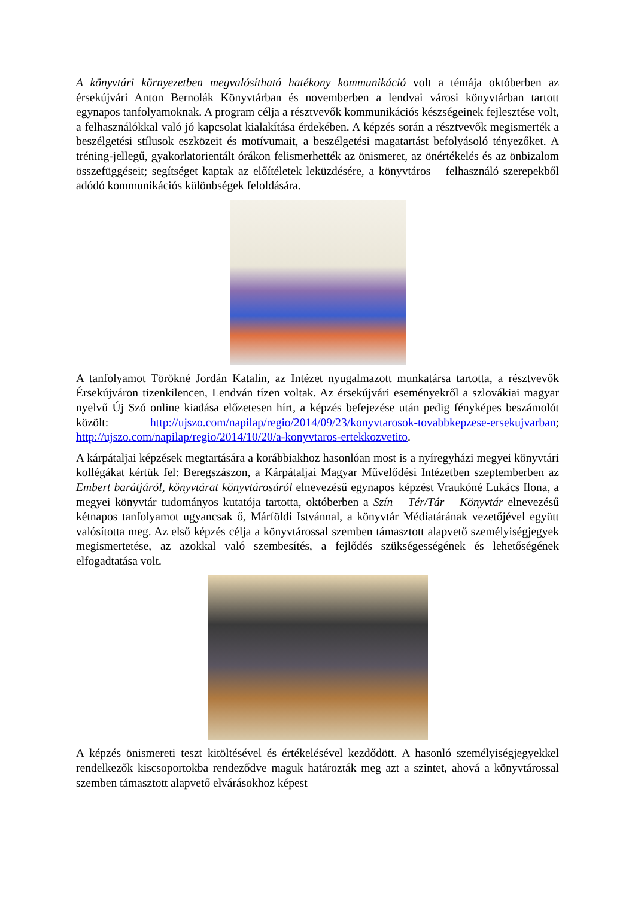A könyvtári környezetben megvalósítható hatékony kommunikáció volt a témája októberben az érsekújvári Anton Bernolák Könyvtárban és novemberben a lendvai városi könyvtárban tartott egynapos tanfolyamoknak. A program célja a résztvevők kommunikációs készségeinek fejlesztése volt, a felhasználókkal való jó kapcsolat kialakítása érdekében. A képzés során a résztvevők megismerték a beszélgetési stílusok eszközeit és motívumait, a beszélgetési magatartást befolyásoló tényezőket. A tréning-jellegű, gyakorlatorientált órákon felismerhették az önismeret, az önértékelés és az önbizalom összefüggéseit; segítséget kaptak az előítéletek leküzdésére, a könyvtáros – felhasználó szerepekből adódó kommunikációs különbségek feloldására.
A tanfolyamot Törökné Jordán Katalin, az Intézet nyugalmazott munkatársa tartotta, a résztvevők Érsekújváron tizenkilencen, Lendván tízen voltak. Az érsekújvári eseményekről a szlovákiai magyar nyelvű Új Szó online kiadása előzetesen hírt, a képzés befejezése után pedig fényképes beszámolót közölt: http://ujszo.com/napilap/regio/2014/09/23/konyvtarosok-tovabbkepzese-ersekujvarban; http://ujszo.com/napilap/regio/2014/10/20/a-konyvtaros-ertekkozvetito.
A kárpátaljai képzések megtartására a korábbiakhoz hasonlóan most is a nyíregyházi megyei könyvtári kollégákat kértük fel: Beregszászon, a Kárpátaljai Magyar Művelődési Intézetben szeptemberben az Embert barátjáról, könyvtárat könyvtárosáról elnevezésű egynapos képzést Vraukóné Lukács Ilona, a megyei könyvtár tudományos kutatója tartotta, októberben a Szín – Tér/Tár – Könyvtár elnevezésű kétnapos tanfolyamot ugyancsak ő, Márföldi Istvánnal, a könyvtár Médiatárának vezetőjével együtt valósította meg. Az első képzés célja a könyvtárossal szemben támasztott alapvető személyiségjegyek megismertetése, az azokkal való szembesítés, a fejlődés szükségességének és lehetőségének elfogadtatása volt.
A képzés önismereti teszt kitöltésével és értékelésével kezdődött. A hasonló személyiségjegyekkel rendelkezők kiscsoportokba rendeződve maguk határozták meg azt a szintet, ahová a könyvtárossal szemben támasztott alapvető elvárásokhoz képest